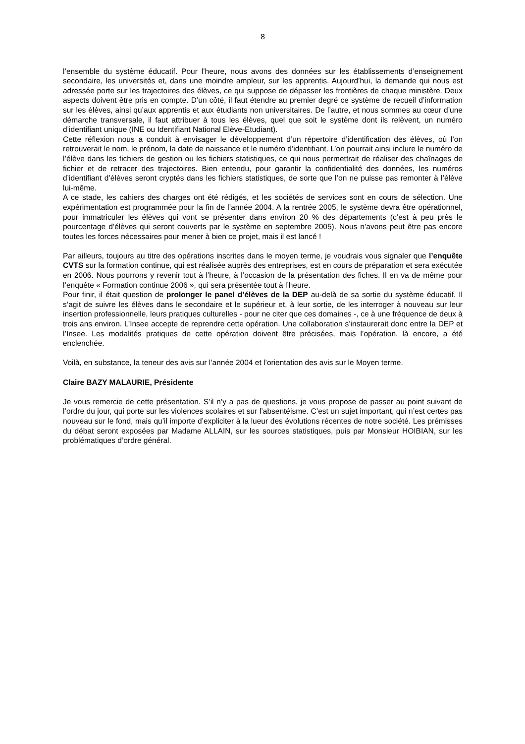8
l’ensemble du système éducatif. Pour l’heure, nous avons des données sur les établissements d’enseignement secondaire, les universités et, dans une moindre ampleur, sur les apprentis. Aujourd’hui, la demande qui nous est adressée porte sur les trajectoires des élèves, ce qui suppose de dépasser les frontières de chaque ministère. Deux aspects doivent être pris en compte. D’un côté, il faut étendre au premier degré ce système de recueil d’information sur les élèves, ainsi qu’aux apprentis et aux étudiants non universitaires. De l’autre, et nous sommes au cœur d’une démarche transversale, il faut attribuer à tous les élèves, quel que soit le système dont ils relèvent, un numéro d’identifiant unique (INE ou Identifiant National Elève-Etudiant).
Cette réflexion nous a conduit à envisager le développement d’un répertoire d’identification des élèves, où l’on retrouverait le nom, le prénom, la date de naissance et le numéro d’identifiant. L’on pourrait ainsi inclure le numéro de l’élève dans les fichiers de gestion ou les fichiers statistiques, ce qui nous permettrait de réaliser des chaînages de fichier et de retracer des trajectoires. Bien entendu, pour garantir la confidentialité des données, les numéros d’identifiant d’élèves seront cryptés dans les fichiers statistiques, de sorte que l’on ne puisse pas remonter à l’élève lui-même.
A ce stade, les cahiers des charges ont été rédigés, et les sociétés de services sont en cours de sélection. Une expérimentation est programmée pour la fin de l’année 2004. A la rentrée 2005, le système devra être opérationnel, pour immatriculer les élèves qui vont se présenter dans environ 20 % des départements (c’est à peu près le pourcentage d’élèves qui seront couverts par le système en septembre 2005). Nous n’avons peut être pas encore toutes les forces nécessaires pour mener à bien ce projet, mais il est lancé !
Par ailleurs, toujours au titre des opérations inscrites dans le moyen terme, je voudrais vous signaler que l’enquête CVTS sur la formation continue, qui est réalisée auprès des entreprises, est en cours de préparation et sera exécutée en 2006. Nous pourrons y revenir tout à l’heure, à l’occasion de la présentation des fiches. Il en va de même pour l’enquête « Formation continue 2006 », qui sera présentée tout à l’heure.
Pour finir, il était question de prolonger le panel d’élèves de la DEP au-delà de sa sortie du système éducatif. Il s’agit de suivre les élèves dans le secondaire et le supérieur et, à leur sortie, de les interroger à nouveau sur leur insertion professionnelle, leurs pratiques culturelles - pour ne citer que ces domaines -, ce à une fréquence de deux à trois ans environ. L’Insee accepte de reprendre cette opération. Une collaboration s’instaurerait donc entre la DEP et l’Insee. Les modalités pratiques de cette opération doivent être précisées, mais l’opération, là encore, a été enclenchée.
Voilà, en substance, la teneur des avis sur l’année 2004 et l’orientation des avis sur le Moyen terme.
Claire BAZY MALAURIE, Présidente
Je vous remercie de cette présentation. S’il n’y a pas de questions, je vous propose de passer au point suivant de l’ordre du jour, qui porte sur les violences scolaires et sur l’absentéisme. C’est un sujet important, qui n’est certes pas nouveau sur le fond, mais qu’il importe d’expliciter à la lueur des évolutions récentes de notre société. Les prémisses du débat seront exposées par Madame ALLAIN, sur les sources statistiques, puis par Monsieur HOIBIAN, sur les problématiques d’ordre général.